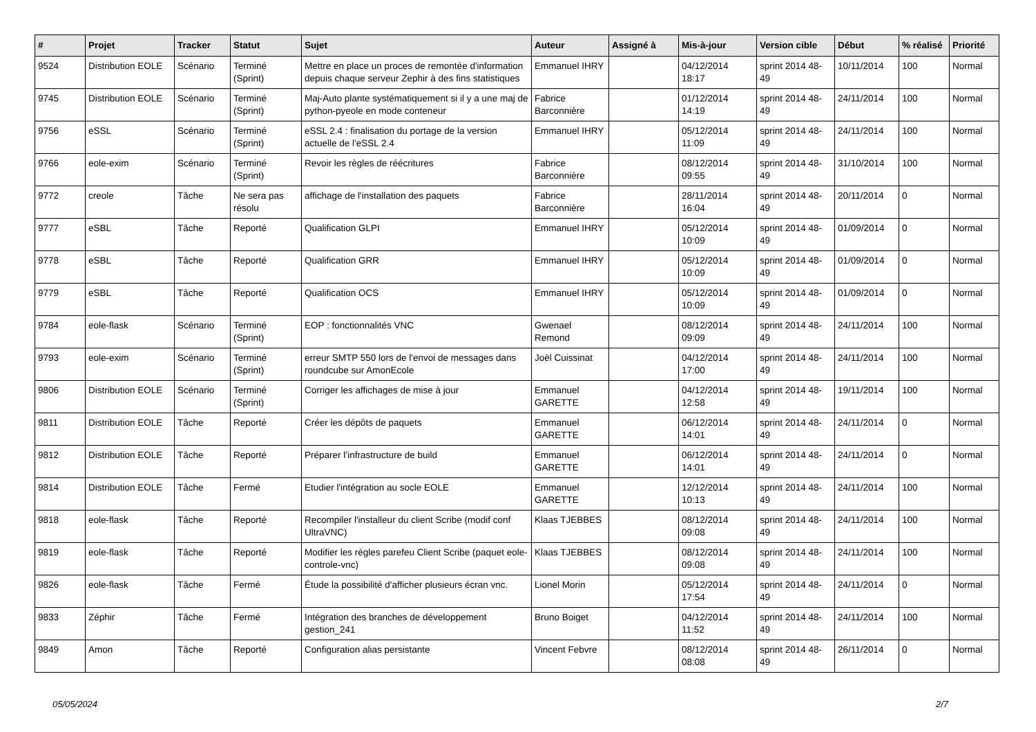| # | Projet | Tracker | Statut | Sujet | Auteur | Assigné à | Mis-à-jour | Version cible | Début | % réalisé | Priorité |
| --- | --- | --- | --- | --- | --- | --- | --- | --- | --- | --- | --- |
| 9524 | Distribution EOLE | Scénario | Terminé (Sprint) | Mettre en place un proces de remontée d'information depuis chaque serveur Zephir à des fins statistiques | Emmanuel IHRY | | 04/12/2014 18:17 | sprint 2014 48-49 | 10/11/2014 | 100 | Normal |
| 9745 | Distribution EOLE | Scénario | Terminé (Sprint) | Maj-Auto plante systématiquement si il y a une maj de python-pyeole en mode conteneur | Fabrice Barconnière | | 01/12/2014 14:19 | sprint 2014 48-49 | 24/11/2014 | 100 | Normal |
| 9756 | eSSL | Scénario | Terminé (Sprint) | eSSL 2.4 : finalisation du portage de la version actuelle de l'eSSL 2.4 | Emmanuel IHRY | | 05/12/2014 11:09 | sprint 2014 48-49 | 24/11/2014 | 100 | Normal |
| 9766 | eole-exim | Scénario | Terminé (Sprint) | Revoir les règles de réécritures | Fabrice Barconnière | | 08/12/2014 09:55 | sprint 2014 48-49 | 31/10/2014 | 100 | Normal |
| 9772 | creole | Tâche | Ne sera pas résolu | affichage de l'installation des paquets | Fabrice Barconnière | | 28/11/2014 16:04 | sprint 2014 48-49 | 20/11/2014 | 0 | Normal |
| 9777 | eSBL | Tâche | Reporté | Qualification GLPI | Emmanuel IHRY | | 05/12/2014 10:09 | sprint 2014 48-49 | 01/09/2014 | 0 | Normal |
| 9778 | eSBL | Tâche | Reporté | Qualification GRR | Emmanuel IHRY | | 05/12/2014 10:09 | sprint 2014 48-49 | 01/09/2014 | 0 | Normal |
| 9779 | eSBL | Tâche | Reporté | Qualification OCS | Emmanuel IHRY | | 05/12/2014 10:09 | sprint 2014 48-49 | 01/09/2014 | 0 | Normal |
| 9784 | eole-flask | Scénario | Terminé (Sprint) | EOP : fonctionnalités VNC | Gwenael Remond | | 08/12/2014 09:09 | sprint 2014 48-49 | 24/11/2014 | 100 | Normal |
| 9793 | eole-exim | Scénario | Terminé (Sprint) | erreur SMTP 550 lors de l'envoi de messages dans roundcube sur AmonEcole | Joël Cuissinat | | 04/12/2014 17:00 | sprint 2014 48-49 | 24/11/2014 | 100 | Normal |
| 9806 | Distribution EOLE | Scénario | Terminé (Sprint) | Corriger les affichages de mise à jour | Emmanuel GARETTE | | 04/12/2014 12:58 | sprint 2014 48-49 | 19/11/2014 | 100 | Normal |
| 9811 | Distribution EOLE | Tâche | Reporté | Créer les dépôts de paquets | Emmanuel GARETTE | | 06/12/2014 14:01 | sprint 2014 48-49 | 24/11/2014 | 0 | Normal |
| 9812 | Distribution EOLE | Tâche | Reporté | Préparer l’infrastructure de build | Emmanuel GARETTE | | 06/12/2014 14:01 | sprint 2014 48-49 | 24/11/2014 | 0 | Normal |
| 9814 | Distribution EOLE | Tâche | Fermé | Etudier l'intégration au socle EOLE | Emmanuel GARETTE | | 12/12/2014 10:13 | sprint 2014 48-49 | 24/11/2014 | 100 | Normal |
| 9818 | eole-flask | Tâche | Reporté | Recompiler l'installeur du client Scribe (modif conf UltraVNC) | Klaas TJEBBES | | 08/12/2014 09:08 | sprint 2014 48-49 | 24/11/2014 | 100 | Normal |
| 9819 | eole-flask | Tâche | Reporté | Modifier les règles parefeu Client Scribe (paquet eole-controle-vnc) | Klaas TJEBBES | | 08/12/2014 09:08 | sprint 2014 48-49 | 24/11/2014 | 100 | Normal |
| 9826 | eole-flask | Tâche | Fermé | Étude la possibilité d'afficher plusieurs écran vnc. | Lionel Morin | | 05/12/2014 17:54 | sprint 2014 48-49 | 24/11/2014 | 0 | Normal |
| 9833 | Zéphir | Tâche | Fermé | Intégration des branches de développement gestion_241 | Bruno Boiget | | 04/12/2014 11:52 | sprint 2014 48-49 | 24/11/2014 | 100 | Normal |
| 9849 | Amon | Tâche | Reporté | Configuration alias persistante | Vincent Febvre | | 08/12/2014 08:08 | sprint 2014 48-49 | 26/11/2014 | 0 | Normal |
05/05/2024 2/7